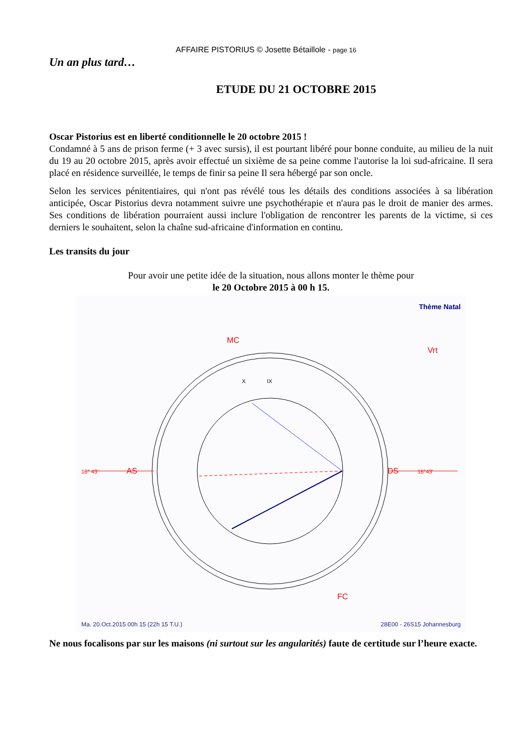AFFAIRE PISTORIUS © Josette Bétaillole - page 16
Un an plus tard…
ETUDE DU 21 OCTOBRE 2015
Oscar Pistorius est en liberté conditionnelle le 20 octobre 2015 !
Condamné à 5 ans de prison ferme (+ 3 avec sursis), il est pourtant libéré pour bonne conduite, au milieu de la nuit du 19 au 20 octobre 2015, après avoir effectué un sixième de sa peine comme l'autorise la loi sud-africaine. Il sera placé en résidence surveillée, le temps de finir sa peine Il sera hébergé par son oncle.
Selon les services pénitentiaires, qui n'ont pas révélé tous les détails des conditions associées à sa libération anticipée, Oscar Pistorius devra notamment suivre une psychothérapie et n'aura pas le droit de manier des armes. Ses conditions de libération pourraient aussi inclure l'obligation de rencontrer les parents de la victime, si ces derniers le souhaitent, selon la chaîne sud-africaine d'information en continu.
Les transits du jour
Pour avoir une petite idée de la situation, nous allons monter le thème pour
le 20 Octobre 2015 à 00 h 15.
Thème Natal
16° 43'
AS
16°43'
DS
MC
FC
X
IX
Vrt
Ma. 20.Oct.2015 00h 15 (22h 15 T.U.) 28E00 - 26S15 Johannesburg
Ne nous focalisons par sur les maisons (ni surtout sur les angularités) faute de certitude sur l’heure exacte.